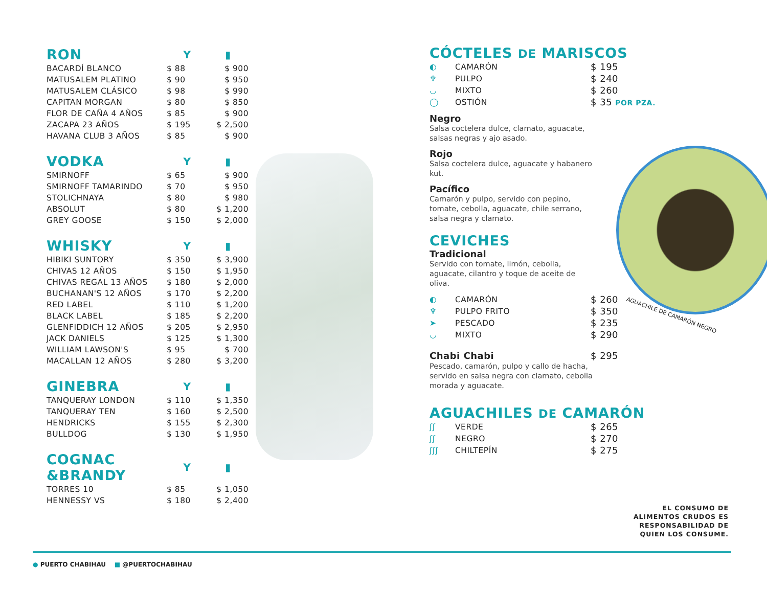| RON | Y | ▮ |
| BACARDÍ BLANCO | $ 88 | $ 900 |
| MATUSALEM PLATINO | $ 90 | $ 950 |
| MATUSALEM CLÁSICO | $ 98 | $ 990 |
| CAPITAN MORGAN | $ 80 | $ 850 |
| FLOR DE CAÑA 4 AÑOS | $ 85 | $ 900 |
| ZACAPA 23 AÑOS | $ 195 | $ 2,500 |
| HAVANA CLUB 3 AÑOS | $ 85 | $ 900 |
| VODKA | Y | ▮ |
| SMIRNOFF | $ 65 | $ 900 |
| SMIRNOFF TAMARINDO | $ 70 | $ 950 |
| STOLICHNAYA | $ 80 | $ 980 |
| ABSOLUT | $ 80 | $ 1,200 |
| GREY GOOSE | $ 150 | $ 2,000 |
| WHISKY | Y | ▮ |
| HIBIKI SUNTORY | $ 350 | $ 3,900 |
| CHIVAS 12 AÑOS | $ 150 | $ 1,950 |
| CHIVAS REGAL 13 AÑOS | $ 180 | $ 2,000 |
| BUCHANAN'S 12 AÑOS | $ 170 | $ 2,200 |
| RED LABEL | $ 110 | $ 1,200 |
| BLACK LABEL | $ 185 | $ 2,200 |
| GLENFIDDICH 12 AÑOS | $ 205 | $ 2,950 |
| JACK DANIELS | $ 125 | $ 1,300 |
| WILLIAM LAWSON'S | $ 95 | $ 700 |
| MACALLAN 12 AÑOS | $ 280 | $ 3,200 |
| GINEBRA | Y | ▮ |
| TANQUERAY LONDON | $ 110 | $ 1,350 |
| TANQUERAY TEN | $ 160 | $ 2,500 |
| HENDRICKS | $ 155 | $ 2,300 |
| BULLDOG | $ 130 | $ 1,950 |
| COGNAC &BRANDY | Y | ▮ |
| TORRES 10 | $ 85 | $ 1,050 |
| HENNESSY VS | $ 180 | $ 2,400 |
CÓCTELES DE MARISCOS
| ◐ | CAMARÓN | $ 195 |
| ♆ | PULPO | $ 240 |
| ◡ | MIXTO | $ 260 |
| ◯ | OSTIÓN | $ 35 POR PZA. |
Negro
Salsa coctelera dulce, clamato, aguacate, salsas negras y ajo asado.
Rojo
Salsa coctelera dulce, aguacate y habanero kut.
Pacífico
Camarón y pulpo, servido con pepino, tomate, cebolla, aguacate, chile serrano, salsa negra y clamato.
CEVICHES
Tradicional
Servido con tomate, limón, cebolla, aguacate, cilantro y toque de aceite de oliva.
| ◐ | CAMARÓN | $ 260 |
| ♆ | PULPO FRITO | $ 350 |
| ➤ | PESCADO | $ 235 |
| ◡ | MIXTO | $ 290 |
| Chabi Chabi | $ 295 |
Pescado, camarón, pulpo y callo de hacha, servido en salsa negra con clamato, cebolla morada y aguacate.
AGUACHILES DE CAMARÓN
| ʃʃ | VERDE | $ 265 |
| ʃʃ | NEGRO | $ 270 |
| ʃʃʃ | CHILTEPÍN | $ 275 |
AGUACHILE DE CAMARÓN NEGRO
EL CONSUMO DE
ALIMENTOS CRUDOS ES
RESPONSABILIDAD DE
QUIEN LOS CONSUME.
● PUERTO CHABIHAU ■ @PUERTOCHABIHAU